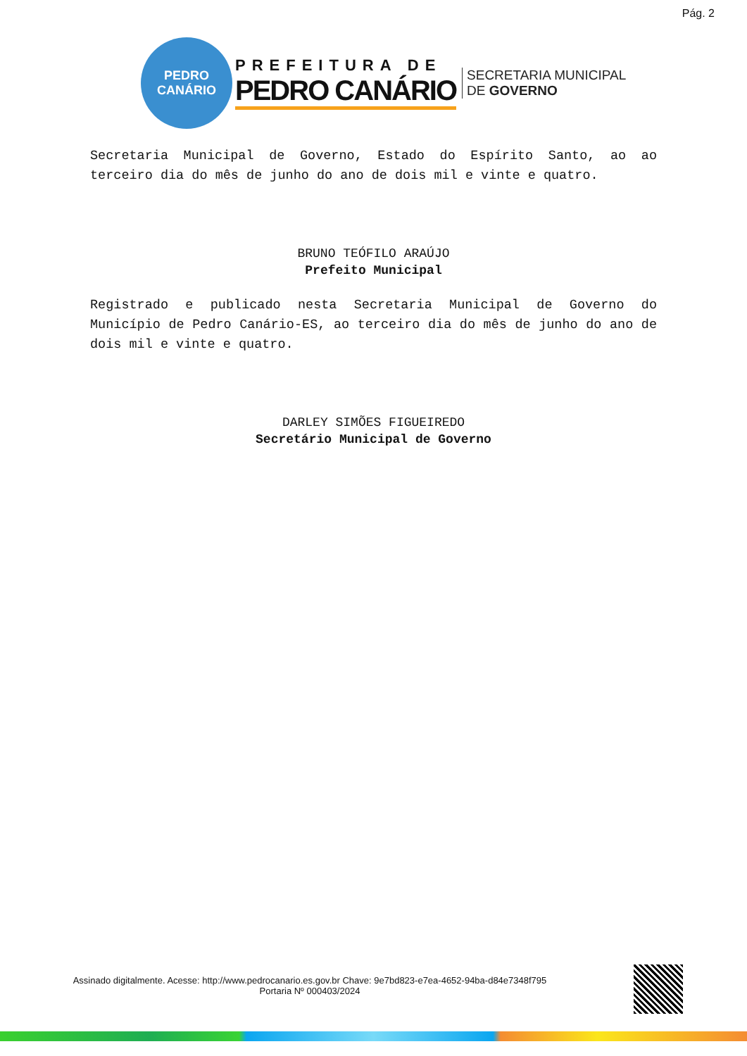Pág. 2
PEDRO
CANÁRIO
PREFEITURA DE
PEDRO CANÁRIO
SECRETARIA MUNICIPAL
DE GOVERNO
Secretaria Municipal de Governo, Estado do Espírito Santo, ao ao terceiro dia do mês de junho do ano de dois mil e vinte e quatro.
BRUNO TEÓFILO ARAÚJO
Prefeito Municipal
Registrado e publicado nesta Secretaria Municipal de Governo do Município de Pedro Canário-ES, ao terceiro dia do mês de junho do ano de dois mil e vinte e quatro.
DARLEY SIMÕES FIGUEIREDO
Secretário Municipal de Governo
Assinado digitalmente. Acesse: http://www.pedrocanario.es.gov.br Chave: 9e7bd823-e7ea-4652-94ba-d84e7348f795
Portaria Nº 000403/2024